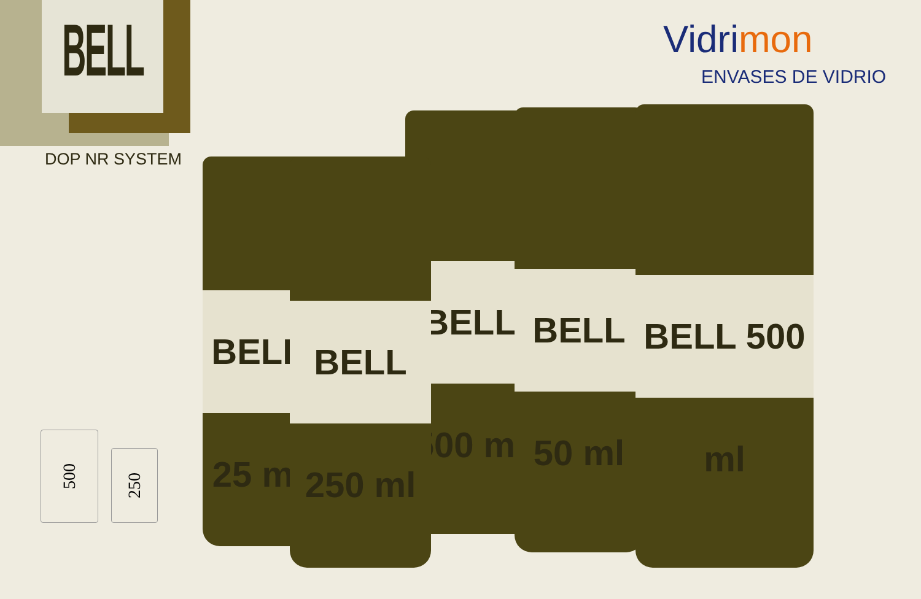BELL
DOP NR SYSTEM
Vidrimon
ENVASES DE VIDRIO
500
250
BELL 25 ml
BELL 500 ml BELL 50 ml
BELL 250 ml
BELL 500 ml